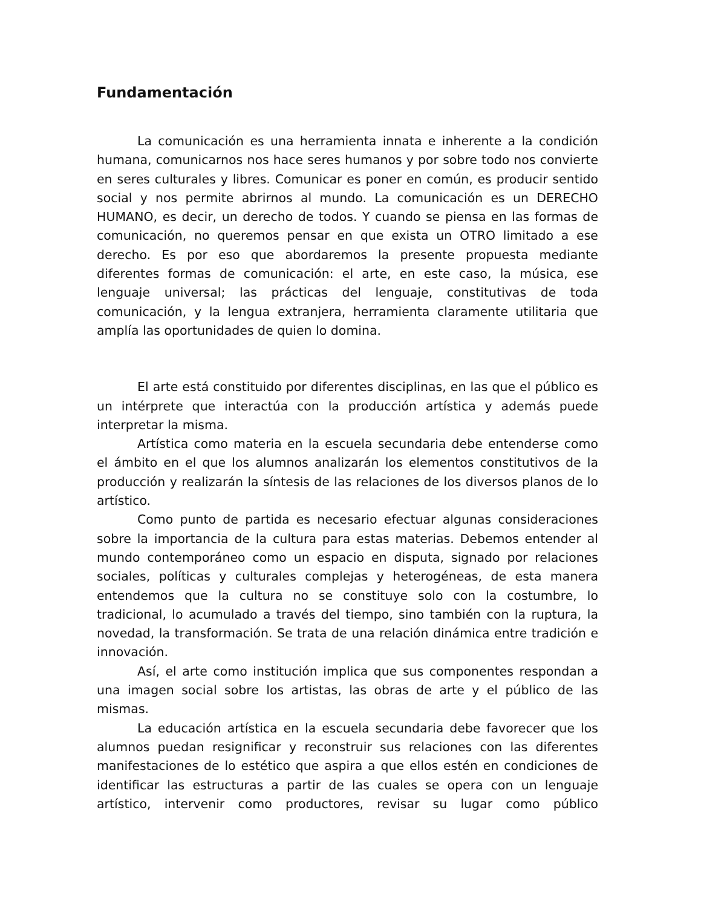Fundamentación
La comunicación es una herramienta innata e inherente a la condición humana, comunicarnos nos hace seres humanos y por sobre todo nos convierte en seres culturales y libres. Comunicar es poner en común, es producir sentido social y nos permite abrirnos al mundo. La comunicación es un DERECHO HUMANO, es decir, un derecho de todos. Y cuando se piensa en las formas de comunicación, no queremos pensar en que exista un OTRO limitado a ese derecho. Es por eso que abordaremos la presente propuesta mediante diferentes formas de comunicación: el arte, en este caso, la música, ese lenguaje universal; las prácticas del lenguaje, constitutivas de toda comunicación, y la lengua extranjera, herramienta claramente utilitaria que amplía las oportunidades de quien lo domina.
El arte está constituido por diferentes disciplinas, en las que el público es un intérprete que interactúa con la producción artística y además puede interpretar la misma.
Artística como materia en la escuela secundaria debe entenderse como el ámbito en el que los alumnos analizarán los elementos constitutivos de la producción y realizarán la síntesis de las relaciones de los diversos planos de lo artístico.
Como punto de partida es necesario efectuar algunas consideraciones sobre la importancia de la cultura para estas materias. Debemos entender al mundo contemporáneo como un espacio en disputa, signado por relaciones sociales, políticas y culturales complejas y heterogéneas, de esta manera entendemos que la cultura no se constituye solo con la costumbre, lo tradicional, lo acumulado a través del tiempo, sino también con la ruptura, la novedad, la transformación. Se trata de una relación dinámica entre tradición e innovación.
Así, el arte como institución implica que sus componentes respondan a una imagen social sobre los artistas, las obras de arte y el público de las mismas.
La educación artística en la escuela secundaria debe favorecer que los alumnos puedan resignificar y reconstruir sus relaciones con las diferentes manifestaciones de lo estético que aspira a que ellos estén en condiciones de identificar las estructuras a partir de las cuales se opera con un lenguaje artístico, intervenir como productores, revisar su lugar como público